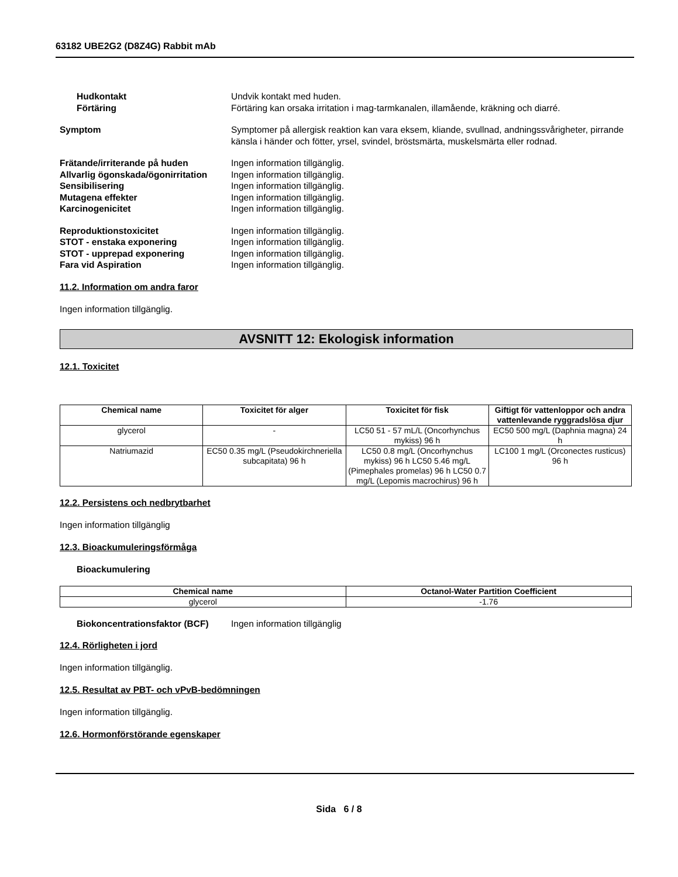63182 UBE2G2 (D8Z4G) Rabbit mAb
Hudkontakt Undvik kontakt med huden.
Förtäring Förtäring kan orsaka irritation i mag-tarmkanalen, illamående, kräkning och diarré.
Symptom Symptomer på allergisk reaktion kan vara eksem, kliande, svullnad, andningssvårigheter, pirrande känsla i händer och fötter, yrsel, svindel, bröstsmärta, muskelsmärta eller rodnad.
Frätande/irriterande på huden Ingen information tillgänglig.
Allvarlig ögonskada/ögonirritation
Ingen information tillgänglig.
Sensibilisering Ingen information tillgänglig.
Mutagena effekter Ingen information tillgänglig.
Karcinogenicitet Ingen information tillgänglig.
Reproduktionstoxicitet Ingen information tillgänglig.
STOT - enstaka exponering Ingen information tillgänglig.
STOT - upprepad exponering Ingen information tillgänglig.
Fara vid Aspiration Ingen information tillgänglig.
11.2. Information om andra faror
Ingen information tillgänglig.
AVSNITT 12: Ekologisk information
12.1. Toxicitet
| Chemical name | Toxicitet för alger | Toxicitet för fisk | Giftigt för vattenloppor och andra vattenlevande ryggradslösa djur |
| --- | --- | --- | --- |
| glycerol | - | LC50 51 - 57 mL/L (Oncorhynchus mykiss) 96 h | EC50 500 mg/L (Daphnia magna) 24 h |
| Natriumazid | EC50 0.35 mg/L (Pseudokirchneriella subcapitata) 96 h | LC50 0.8 mg/L (Oncorhynchus mykiss) 96 h LC50 5.46 mg/L (Pimephales promelas) 96 h LC50 0.7 mg/L (Lepomis macrochirus) 96 h | LC100 1 mg/L (Orconectes rusticus) 96 h |
12.2. Persistens och nedbrytbarhet
Ingen information tillgänglig
12.3. Bioackumuleringsförmåga
Bioackumulering
| Chemical name | Octanol-Water Partition Coefficient |
| --- | --- |
| glycerol | -1.76 |
Biokoncentrationsfaktor (BCF)
Ingen information tillgänglig
12.4. Rörligheten i jord
Ingen information tillgänglig.
12.5. Resultat av PBT- och vPvB-bedömningen
Ingen information tillgänglig.
12.6. Hormonförstörande egenskaper
Sida 6 / 8